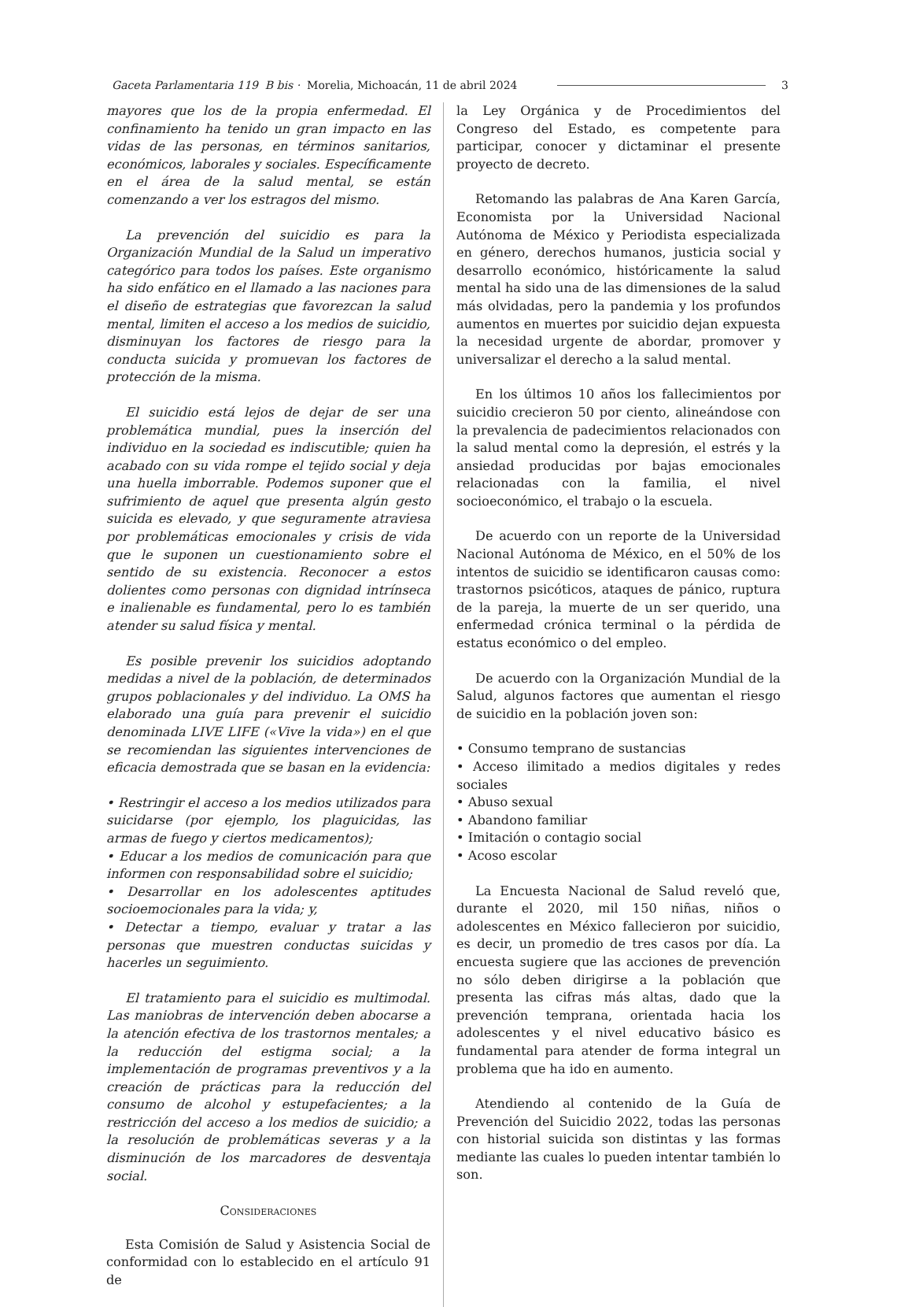Gaceta Parlamentaria 119 B bis · Morelia, Michoacán, 11 de abril 2024 3
mayores que los de la propia enfermedad. El confinamiento ha tenido un gran impacto en las vidas de las personas, en términos sanitarios, económicos, laborales y sociales. Específicamente en el área de la salud mental, se están comenzando a ver los estragos del mismo.
La prevención del suicidio es para la Organización Mundial de la Salud un imperativo categórico para todos los países. Este organismo ha sido enfático en el llamado a las naciones para el diseño de estrategias que favorezcan la salud mental, limiten el acceso a los medios de suicidio, disminuyan los factores de riesgo para la conducta suicida y promuevan los factores de protección de la misma.
El suicidio está lejos de dejar de ser una problemática mundial, pues la inserción del individuo en la sociedad es indiscutible; quien ha acabado con su vida rompe el tejido social y deja una huella imborrable. Podemos suponer que el sufrimiento de aquel que presenta algún gesto suicida es elevado, y que seguramente atraviesa por problemáticas emocionales y crisis de vida que le suponen un cuestionamiento sobre el sentido de su existencia. Reconocer a estos dolientes como personas con dignidad intrínseca e inalienable es fundamental, pero lo es también atender su salud física y mental.
Es posible prevenir los suicidios adoptando medidas a nivel de la población, de determinados grupos poblacionales y del individuo. La OMS ha elaborado una guía para prevenir el suicidio denominada LIVE LIFE («Vive la vida») en el que se recomiendan las siguientes intervenciones de eficacia demostrada que se basan en la evidencia:
• Restringir el acceso a los medios utilizados para suicidarse (por ejemplo, los plaguicidas, las armas de fuego y ciertos medicamentos);
• Educar a los medios de comunicación para que informen con responsabilidad sobre el suicidio;
• Desarrollar en los adolescentes aptitudes socioemocionales para la vida; y,
• Detectar a tiempo, evaluar y tratar a las personas que muestren conductas suicidas y hacerles un seguimiento.
El tratamiento para el suicidio es multimodal. Las maniobras de intervención deben abocarse a la atención efectiva de los trastornos mentales; a la reducción del estigma social; a la implementación de programas preventivos y a la creación de prácticas para la reducción del consumo de alcohol y estupefacientes; a la restricción del acceso a los medios de suicidio; a la resolución de problemáticas severas y a la disminución de los marcadores de desventaja social.
Consideraciones
Esta Comisión de Salud y Asistencia Social de conformidad con lo establecido en el artículo 91 de
la Ley Orgánica y de Procedimientos del Congreso del Estado, es competente para participar, conocer y dictaminar el presente proyecto de decreto.
Retomando las palabras de Ana Karen García, Economista por la Universidad Nacional Autónoma de México y Periodista especializada en género, derechos humanos, justicia social y desarrollo económico, históricamente la salud mental ha sido una de las dimensiones de la salud más olvidadas, pero la pandemia y los profundos aumentos en muertes por suicidio dejan expuesta la necesidad urgente de abordar, promover y universalizar el derecho a la salud mental.
En los últimos 10 años los fallecimientos por suicidio crecieron 50 por ciento, alineándose con la prevalencia de padecimientos relacionados con la salud mental como la depresión, el estrés y la ansiedad producidas por bajas emocionales relacionadas con la familia, el nivel socioeconómico, el trabajo o la escuela.
De acuerdo con un reporte de la Universidad Nacional Autónoma de México, en el 50% de los intentos de suicidio se identificaron causas como: trastornos psicóticos, ataques de pánico, ruptura de la pareja, la muerte de un ser querido, una enfermedad crónica terminal o la pérdida de estatus económico o del empleo.
De acuerdo con la Organización Mundial de la Salud, algunos factores que aumentan el riesgo de suicidio en la población joven son:
• Consumo temprano de sustancias
• Acceso ilimitado a medios digitales y redes sociales
• Abuso sexual
• Abandono familiar
• Imitación o contagio social
• Acoso escolar
La Encuesta Nacional de Salud reveló que, durante el 2020, mil 150 niñas, niños o adolescentes en México fallecieron por suicidio, es decir, un promedio de tres casos por día. La encuesta sugiere que las acciones de prevención no sólo deben dirigirse a la población que presenta las cifras más altas, dado que la prevención temprana, orientada hacia los adolescentes y el nivel educativo básico es fundamental para atender de forma integral un problema que ha ido en aumento.
Atendiendo al contenido de la Guía de Prevención del Suicidio 2022, todas las personas con historial suicida son distintas y las formas mediante las cuales lo pueden intentar también lo son.